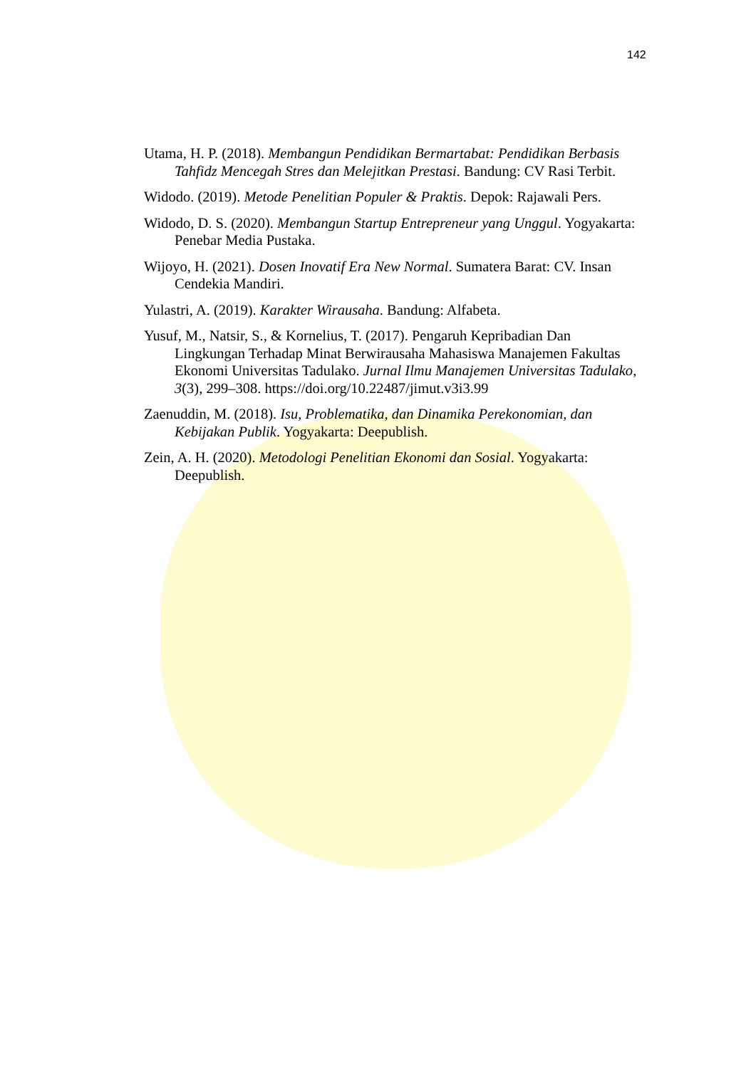142
Utama, H. P. (2018). Membangun Pendidikan Bermartabat: Pendidikan Berbasis Tahfidz Mencegah Stres dan Melejitkan Prestasi. Bandung: CV Rasi Terbit.
Widodo. (2019). Metode Penelitian Populer & Praktis. Depok: Rajawali Pers.
Widodo, D. S. (2020). Membangun Startup Entrepreneur yang Unggul. Yogyakarta: Penebar Media Pustaka.
Wijoyo, H. (2021). Dosen Inovatif Era New Normal. Sumatera Barat: CV. Insan Cendekia Mandiri.
Yulastri, A. (2019). Karakter Wirausaha. Bandung: Alfabeta.
Yusuf, M., Natsir, S., & Kornelius, T. (2017). Pengaruh Kepribadian Dan Lingkungan Terhadap Minat Berwirausaha Mahasiswa Manajemen Fakultas Ekonomi Universitas Tadulako. Jurnal Ilmu Manajemen Universitas Tadulako, 3(3), 299–308. https://doi.org/10.22487/jimut.v3i3.99
Zaenuddin, M. (2018). Isu, Problematika, dan Dinamika Perekonomian, dan Kebijakan Publik. Yogyakarta: Deepublish.
Zein, A. H. (2020). Metodologi Penelitian Ekonomi dan Sosial. Yogyakarta: Deepublish.